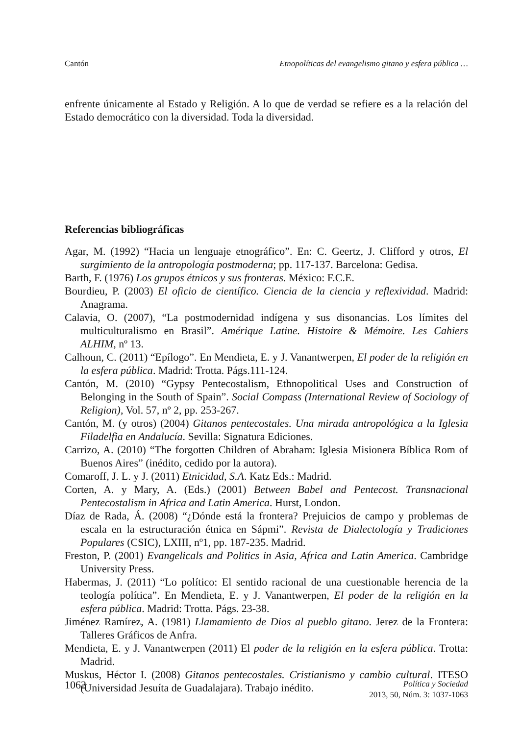Cantón Etnopolíticas del evangelismo gitano y esfera pública …
enfrente únicamente al Estado y Religión. A lo que de verdad se refiere es a la relación del Estado democrático con la diversidad. Toda la diversidad.
Referencias bibliográficas
Agar, M. (1992) “Hacia un lenguaje etnográfico”. En: C. Geertz, J. Clifford y otros, El surgimiento de la antropología postmoderna; pp. 117-137. Barcelona: Gedisa.
Barth, F. (1976) Los grupos étnicos y sus fronteras. México: F.C.E.
Bourdieu, P. (2003) El oficio de científico. Ciencia de la ciencia y reflexividad. Madrid: Anagrama.
Calavia, O. (2007), “La postmodernidad indígena y sus disonancias. Los límites del multiculturalismo en Brasil”. Amérique Latine. Histoire & Mémoire. Les Cahiers ALHIM, nº 13.
Calhoun, C. (2011) “Epílogo”. En Mendieta, E. y J. Vanantwerpen, El poder de la religión en la esfera pública. Madrid: Trotta. Págs.111-124.
Cantón, M. (2010) “Gypsy Pentecostalism, Ethnopolitical Uses and Construction of Belonging in the South of Spain”. Social Compass (International Review of Sociology of Religion), Vol. 57, nº 2, pp. 253-267.
Cantón, M. (y otros) (2004) Gitanos pentecostales. Una mirada antropológica a la Iglesia Filadelfia en Andalucía. Sevilla: Signatura Ediciones.
Carrizo, A. (2010) “The forgotten Children of Abraham: Iglesia Misionera Bíblica Rom of Buenos Aires” (inédito, cedido por la autora).
Comaroff, J. L. y J. (2011) Etnicidad, S.A. Katz Eds.: Madrid.
Corten, A. y Mary, A. (Eds.) (2001) Between Babel and Pentecost. Transnacional Pentecostalism in Africa and Latin America. Hurst, London.
Díaz de Rada, Á. (2008) “¿Dónde está la frontera? Prejuicios de campo y problemas de escala en la estructuración étnica en Sápmi”. Revista de Dialectología y Tradiciones Populares (CSIC), LXIII, nº1, pp. 187-235. Madrid.
Freston, P. (2001) Evangelicals and Politics in Asia, Africa and Latin America. Cambridge University Press.
Habermas, J. (2011) “Lo político: El sentido racional de una cuestionable herencia de la teología política”. En Mendieta, E. y J. Vanantwerpen, El poder de la religión en la esfera pública. Madrid: Trotta. Págs. 23-38.
Jiménez Ramírez, A. (1981) Llamamiento de Dios al pueblo gitano. Jerez de la Frontera: Talleres Gráficos de Anfra.
Mendieta, E. y J. Vanantwerpen (2011) El poder de la religión en la esfera pública. Trotta: Madrid.
Muskus, Héctor I. (2008) Gitanos pentecostales. Cristianismo y cambio cultural. ITESO (Universidad Jesuíta de Guadalajara). Trabajo inédito.
1062
Política y Sociedad
2013, 50, Núm. 3: 1037-1063